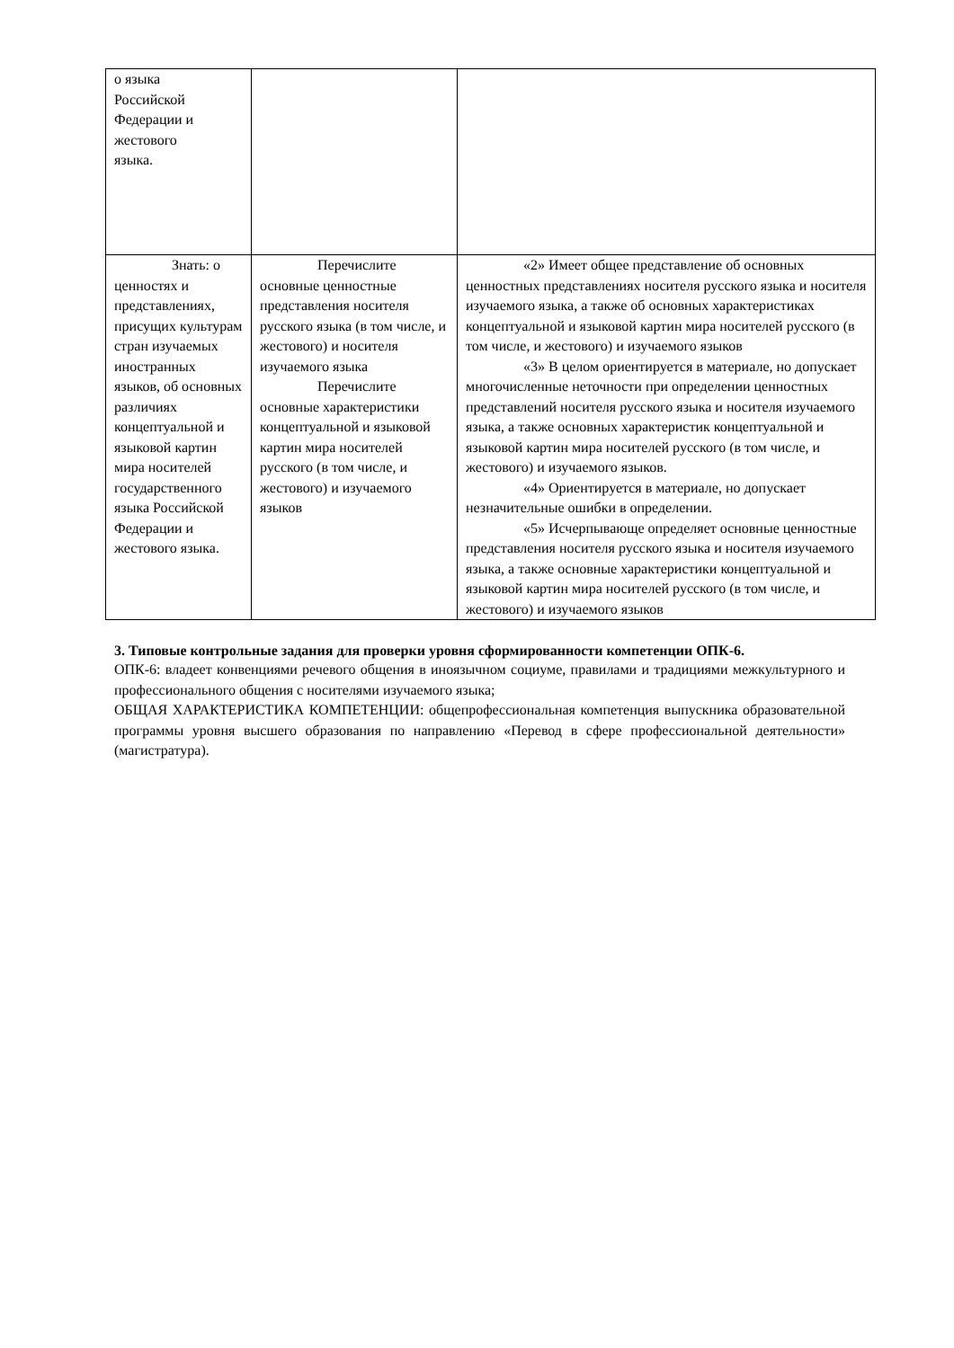| о языка Российской Федерации и жестового языка. | | |
| Знать: о ценностях и представлениях, присущих культурам стран изучаемых иностранных языков, об основных различиях концептуальной и языковой картин мира носителей государственного языка Российской Федерации и жестового языка. | Перечислите основные ценностные представления носителя русского языка (в том числе, и жестового) и носителя изучаемого языка Перечислите основные характеристики концептуальной и языковой картин мира носителей русского (в том числе, и жестового) и изучаемого языков | «2» Имеет общее представление об основных ценностных представлениях носителя русского языка и носителя изучаемого языка, а также об основных характеристиках концептуальной и языковой картин мира носителей русского (в том числе, и жестового) и изучаемого языков «3» В целом ориентируется в материале, но допускает многочисленные неточности при определении ценностных представлений носителя русского языка и носителя изучаемого языка, а также основных характеристик концептуальной и языковой картин мира носителей русского (в том числе, и жестового) и изучаемого языков. «4» Ориентируется в материале, но допускает незначительные ошибки в определении. «5» Исчерпывающе определяет основные ценностные представления носителя русского языка и носителя изучаемого языка, а также основные характеристики концептуальной и языковой картин мира носителей русского (в том числе, и жестового) и изучаемого языков |
3. Типовые контрольные задания для проверки уровня сформированности компетенции ОПК-6.
ОПК-6: владеет конвенциями речевого общения в иноязычном социуме, правилами и традициями межкультурного и профессионального общения с носителями изучаемого языка;
ОБЩАЯ ХАРАКТЕРИСТИКА КОМПЕТЕНЦИИ: общепрофессиональная компетенция выпускника образовательной программы уровня высшего образования по направлению «Перевод в сфере профессиональной деятельности» (магистратура).